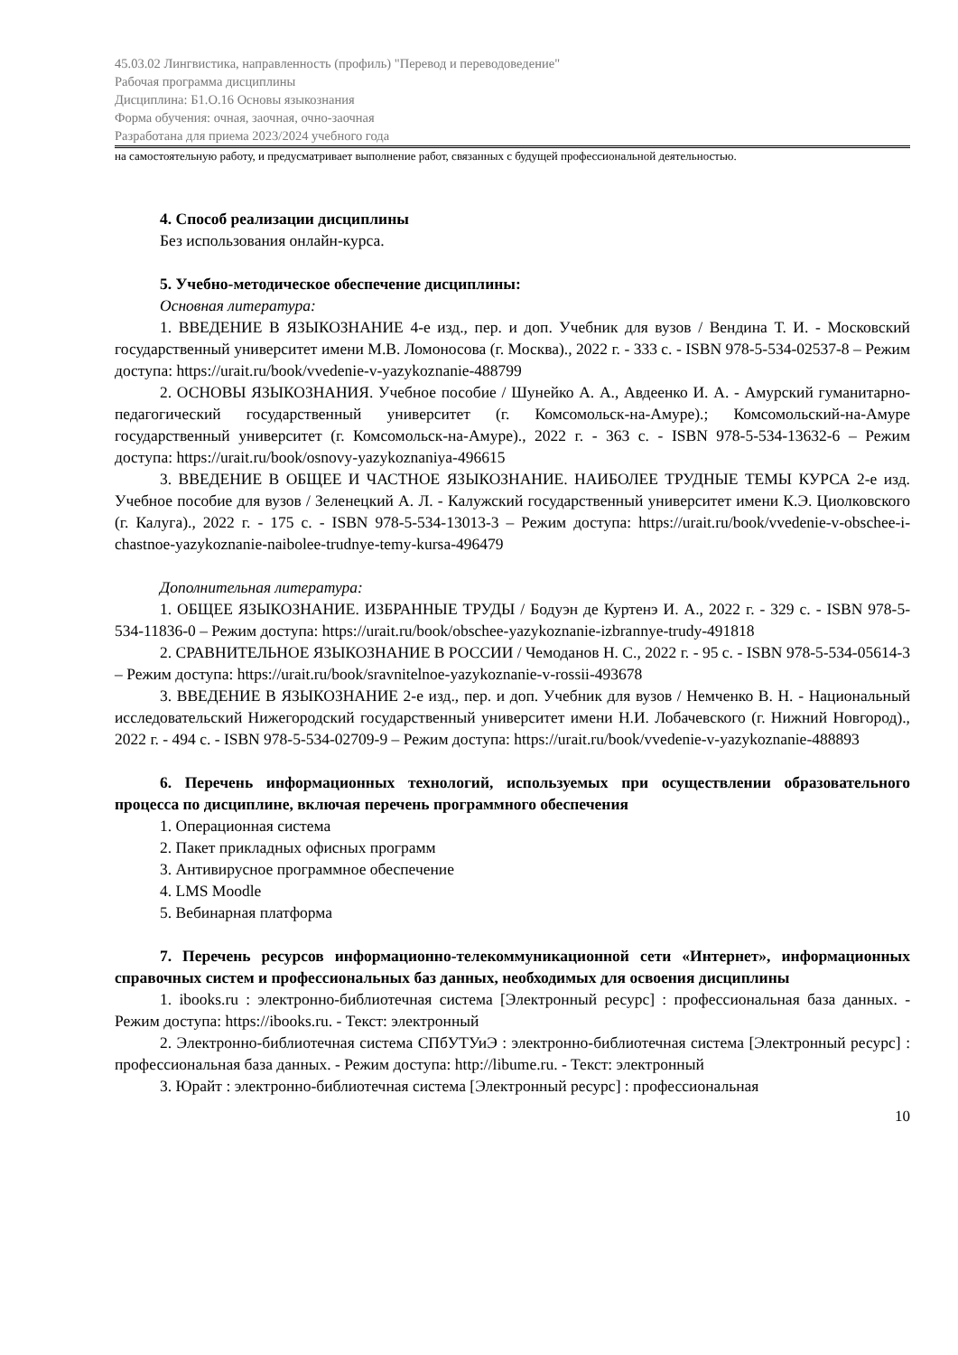45.03.02 Лингвистика, направленность (профиль) "Перевод и переводоведение"
Рабочая программа дисциплины
Дисциплина: Б1.О.16 Основы языкознания
Форма обучения: очная, заочная, очно-заочная
Разработана для приема 2023/2024 учебного года
на самостоятельную работу, и предусматривает выполнение работ, связанных с будущей профессиональной деятельностью.
4. Способ реализации дисциплины
Без использования онлайн-курса.
5. Учебно-методическое обеспечение дисциплины:
Основная литература:
1. ВВЕДЕНИЕ В ЯЗЫКОЗНАНИЕ 4-е изд., пер. и доп. Учебник для вузов / Вендина Т. И. - Московский государственный университет имени М.В. Ломоносова (г. Москва)., 2022 г. - 333 с. - ISBN 978-5-534-02537-8 – Режим доступа: https://urait.ru/book/vvedenie-v-yazykoznanie-488799
2. ОСНОВЫ ЯЗЫКОЗНАНИЯ. Учебное пособие / Шунейко А. А., Авдеенко И. А. - Амурский гуманитарно-педагогический государственный университет (г. Комсомольск-на-Амуре).; Комсомольский-на-Амуре государственный университет (г. Комсомольск-на-Амуре)., 2022 г. - 363 с. - ISBN 978-5-534-13632-6 – Режим доступа: https://urait.ru/book/osnovy-yazykoznaniya-496615
3. ВВЕДЕНИЕ В ОБЩЕЕ И ЧАСТНОЕ ЯЗЫКОЗНАНИЕ. НАИБОЛЕЕ ТРУДНЫЕ ТЕМЫ КУРСА 2-е изд. Учебное пособие для вузов / Зеленецкий А. Л. - Калужский государственный университет имени К.Э. Циолковского (г. Калуга)., 2022 г. - 175 с. - ISBN 978-5-534-13013-3 – Режим доступа: https://urait.ru/book/vvedenie-v-obschee-i-chastnoe-yazykoznanie-naibolee-trudnye-temy-kursa-496479
Дополнительная литература:
1. ОБЩЕЕ ЯЗЫКОЗНАНИЕ. ИЗБРАННЫЕ ТРУДЫ / Бодуэн де Куртенэ И. А., 2022 г. - 329 с. - ISBN 978-5-534-11836-0 – Режим доступа: https://urait.ru/book/obschee-yazykoznanie-izbrannye-trudy-491818
2. СРАВНИТЕЛЬНОЕ ЯЗЫКОЗНАНИЕ В РОССИИ / Чемоданов Н. С., 2022 г. - 95 с. - ISBN 978-5-534-05614-3 – Режим доступа: https://urait.ru/book/sravnitelnoe-yazykoznanie-v-rossii-493678
3. ВВЕДЕНИЕ В ЯЗЫКОЗНАНИЕ 2-е изд., пер. и доп. Учебник для вузов / Немченко В. Н. - Национальный исследовательский Нижегородский государственный университет имени Н.И. Лобачевского (г. Нижний Новгород)., 2022 г. - 494 с. - ISBN 978-5-534-02709-9 – Режим доступа: https://urait.ru/book/vvedenie-v-yazykoznanie-488893
6. Перечень информационных технологий, используемых при осуществлении образовательного процесса по дисциплине, включая перечень программного обеспечения
1. Операционная система
2. Пакет прикладных офисных программ
3. Антивирусное программное обеспечение
4. LMS Moodle
5. Вебинарная платформа
7. Перечень ресурсов информационно-телекоммуникационной сети «Интернет», информационных справочных систем и профессиональных баз данных, необходимых для освоения дисциплины
1. ibooks.ru : электронно-библиотечная система [Электронный ресурс] : профессиональная база данных. - Режим доступа: https://ibooks.ru. - Текст: электронный
2. Электронно-библиотечная система СПбУТУиЭ : электронно-библиотечная система [Электронный ресурс] : профессиональная база данных. - Режим доступа: http://libume.ru. - Текст: электронный
3. Юрайт : электронно-библиотечная система [Электронный ресурс] : профессиональная
10